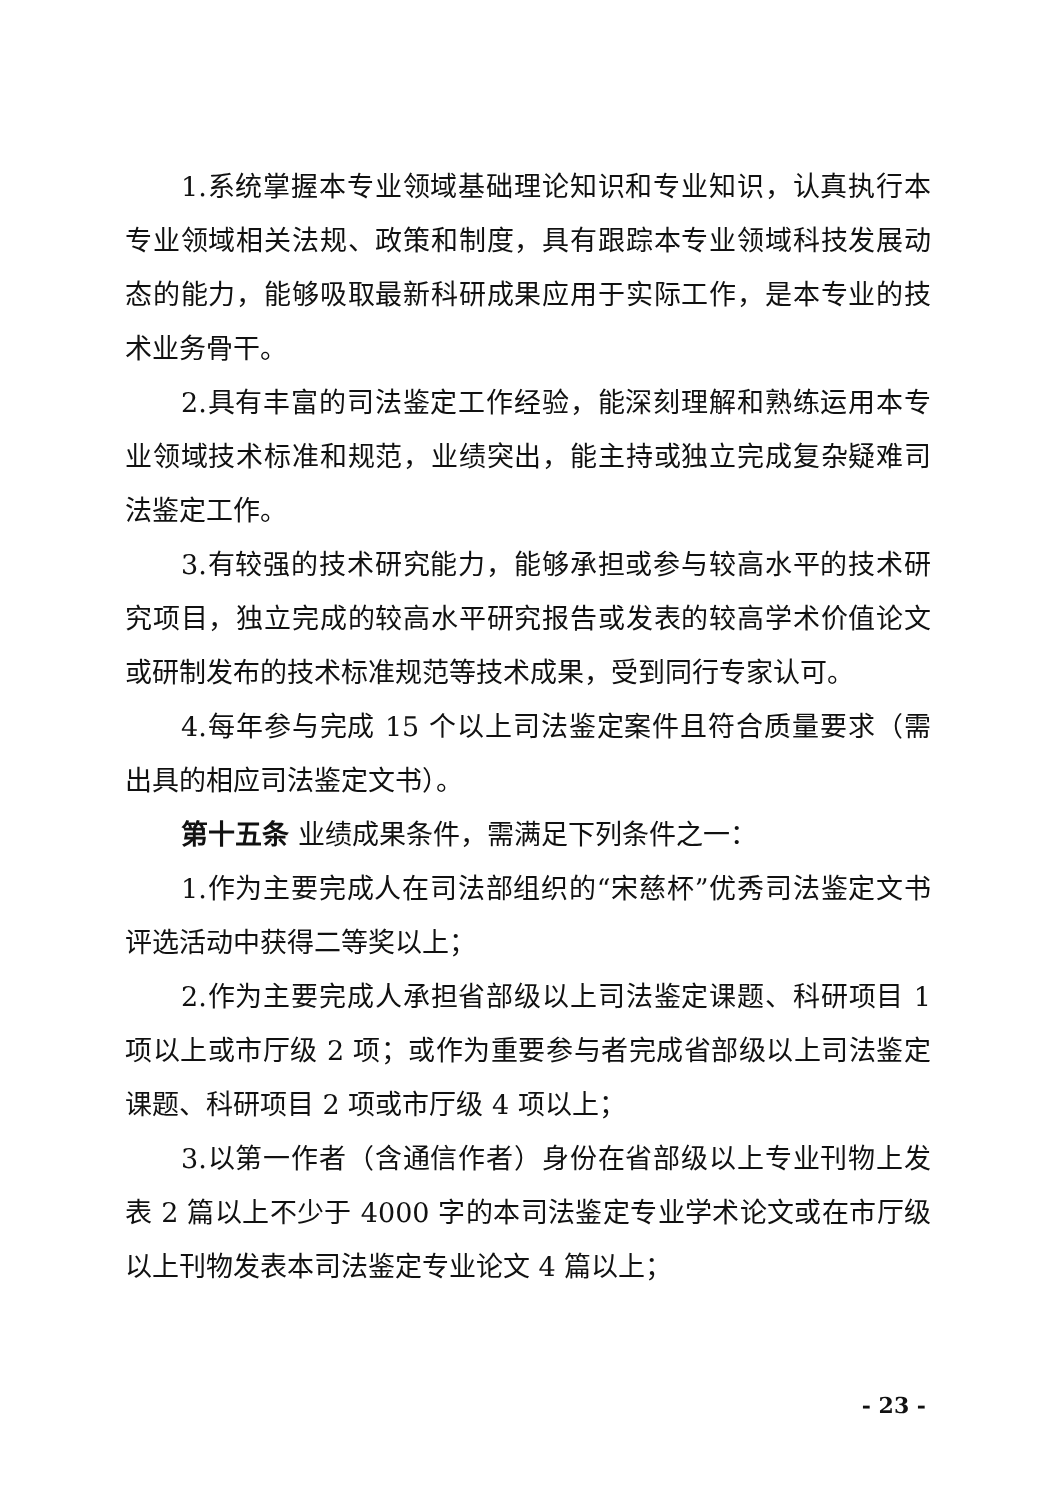1.系统掌握本专业领域基础理论知识和专业知识，认真执行本专业领域相关法规、政策和制度，具有跟踪本专业领域科技发展动态的能力，能够吸取最新科研成果应用于实际工作，是本专业的技术业务骨干。
2.具有丰富的司法鉴定工作经验，能深刻理解和熟练运用本专业领域技术标准和规范，业绩突出，能主持或独立完成复杂疑难司法鉴定工作。
3.有较强的技术研究能力，能够承担或参与较高水平的技术研究项目，独立完成的较高水平研究报告或发表的较高学术价值论文或研制发布的技术标准规范等技术成果，受到同行专家认可。
4.每年参与完成 15 个以上司法鉴定案件且符合质量要求（需出具的相应司法鉴定文书）。
第十五条 业绩成果条件，需满足下列条件之一：
1.作为主要完成人在司法部组织的“宋慈杯”优秀司法鉴定文书评选活动中获得二等奖以上；
2.作为主要完成人承担省部级以上司法鉴定课题、科研项目 1 项以上或市厅级 2 项；或作为重要参与者完成省部级以上司法鉴定课题、科研项目 2 项或市厅级 4 项以上；
3.以第一作者（含通信作者）身份在省部级以上专业刊物上发表 2 篇以上不少于 4000 字的本司法鉴定专业学术论文或在市厅级以上刊物发表本司法鉴定专业论文 4 篇以上；
- 23 -